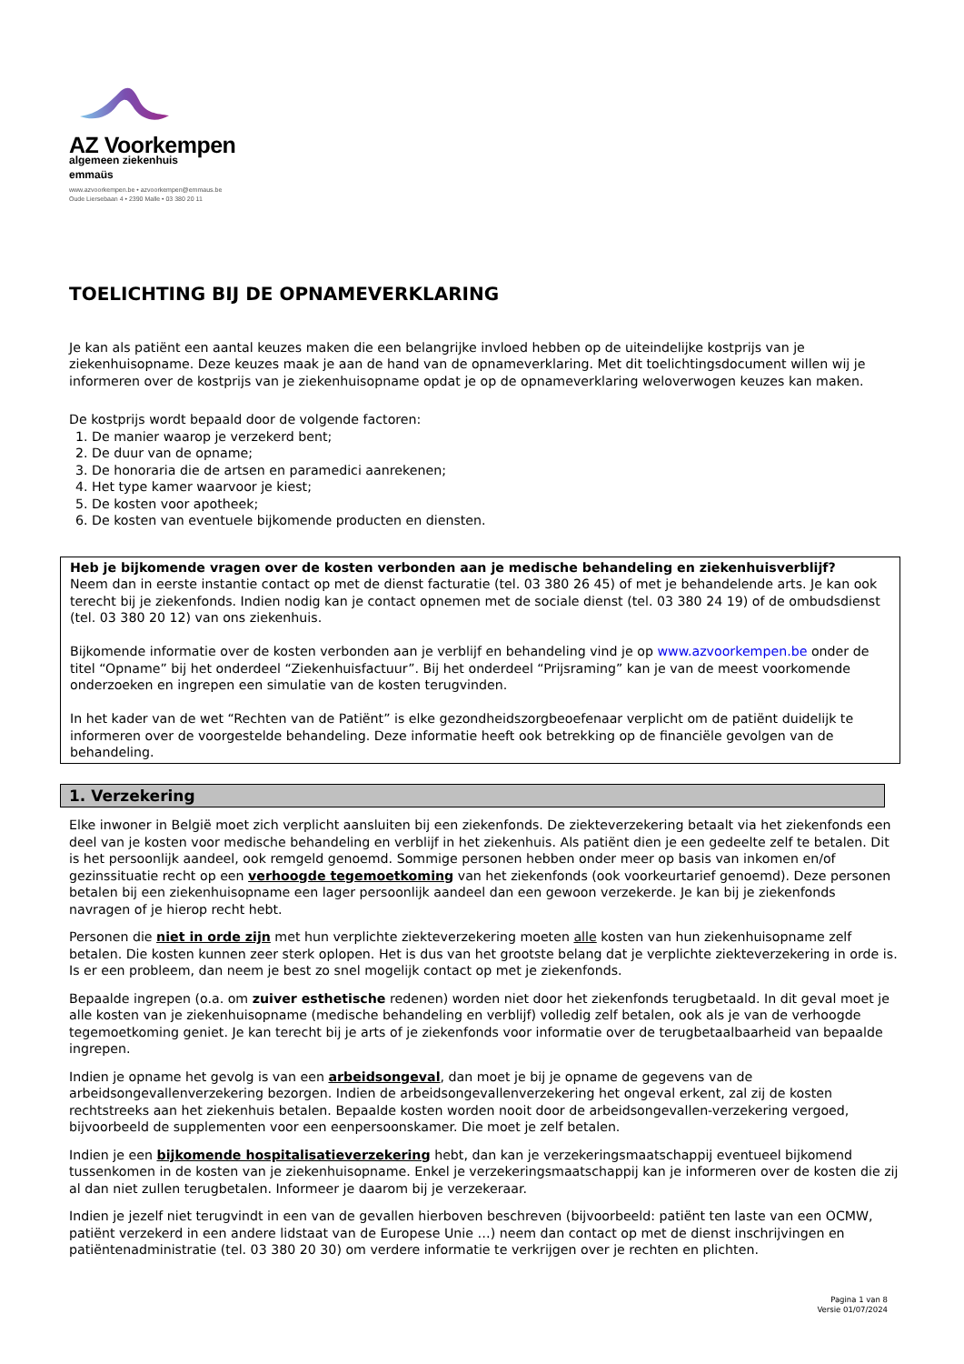AZ Voorkempen
algemeen ziekenhuis
emmaüs
www.azvoorkempen.be • azvoorkempen@emmaus.be
Oude Liersebaan 4 • 2390 Malle • 03 380 20 11
TOELICHTING BIJ DE OPNAMEVERKLARING
Je kan als patiënt een aantal keuzes maken die een belangrijke invloed hebben op de uiteindelijke kostprijs van je ziekenhuisopname. Deze keuzes maak je aan de hand van de opnameverklaring. Met dit toelichtingsdocument willen wij je informeren over de kostprijs van je ziekenhuisopname opdat je op de opnameverklaring weloverwogen keuzes kan maken.
De kostprijs wordt bepaald door de volgende factoren:
1. De manier waarop je verzekerd bent;
2. De duur van de opname;
3. De honoraria die de artsen en paramedici aanrekenen;
4. Het type kamer waarvoor je kiest;
5. De kosten voor apotheek;
6. De kosten van eventuele bijkomende producten en diensten.
Heb je bijkomende vragen over de kosten verbonden aan je medische behandeling en ziekenhuisverblijf?
Neem dan in eerste instantie contact op met de dienst facturatie (tel. 03 380 26 45) of met je behandelende arts. Je kan ook terecht bij je ziekenfonds. Indien nodig kan je contact opnemen met de sociale dienst (tel. 03 380 24 19) of de ombudsdienst (tel. 03 380 20 12) van ons ziekenhuis.
Bijkomende informatie over de kosten verbonden aan je verblijf en behandeling vind je op www.azvoorkempen.be onder de titel “Opname” bij het onderdeel “Ziekenhuisfactuur”. Bij het onderdeel “Prijsraming” kan je van de meest voorkomende onderzoeken en ingrepen een simulatie van de kosten terugvinden.
In het kader van de wet “Rechten van de Patiënt” is elke gezondheidszorgbeoefenaar verplicht om de patiënt duidelijk te informeren over de voorgestelde behandeling. Deze informatie heeft ook betrekking op de financiële gevolgen van de behandeling.
1. Verzekering
Elke inwoner in België moet zich verplicht aansluiten bij een ziekenfonds. De ziekteverzekering betaalt via het ziekenfonds een deel van je kosten voor medische behandeling en verblijf in het ziekenhuis. Als patiënt dien je een gedeelte zelf te betalen. Dit is het persoonlijk aandeel, ook remgeld genoemd. Sommige personen hebben onder meer op basis van inkomen en/of gezinssituatie recht op een verhoogde tegemoetkoming van het ziekenfonds (ook voorkeurtarief genoemd). Deze personen betalen bij een ziekenhuisopname een lager persoonlijk aandeel dan een gewoon verzekerde. Je kan bij je ziekenfonds navragen of je hierop recht hebt.
Personen die niet in orde zijn met hun verplichte ziekteverzekering moeten alle kosten van hun ziekenhuisopname zelf betalen. Die kosten kunnen zeer sterk oplopen. Het is dus van het grootste belang dat je verplichte ziekteverzekering in orde is. Is er een probleem, dan neem je best zo snel mogelijk contact op met je ziekenfonds.
Bepaalde ingrepen (o.a. om zuiver esthetische redenen) worden niet door het ziekenfonds terugbetaald. In dit geval moet je alle kosten van je ziekenhuisopname (medische behandeling en verblijf) volledig zelf betalen, ook als je van de verhoogde tegemoetkoming geniet. Je kan terecht bij je arts of je ziekenfonds voor informatie over de terugbetaalbaarheid van bepaalde ingrepen.
Indien je opname het gevolg is van een arbeidsongeval, dan moet je bij je opname de gegevens van de arbeidsongevallenverzekering bezorgen. Indien de arbeidsongevallenverzekering het ongeval erkent, zal zij de kosten rechtstreeks aan het ziekenhuis betalen. Bepaalde kosten worden nooit door de arbeidsongevallen-verzekering vergoed, bijvoorbeeld de supplementen voor een eenpersoonskamer. Die moet je zelf betalen.
Indien je een bijkomende hospitalisatieverzekering hebt, dan kan je verzekeringsmaatschappij eventueel bijkomend tussenkomen in de kosten van je ziekenhuisopname. Enkel je verzekeringsmaatschappij kan je informeren over de kosten die zij al dan niet zullen terugbetalen. Informeer je daarom bij je verzekeraar.
Indien je jezelf niet terugvindt in een van de gevallen hierboven beschreven (bijvoorbeeld: patiënt ten laste van een OCMW, patiënt verzekerd in een andere lidstaat van de Europese Unie …) neem dan contact op met de dienst inschrijvingen en patiëntenadministratie (tel. 03 380 20 30) om verdere informatie te verkrijgen over je rechten en plichten.
Pagina 1 van 8
Versie 01/07/2024